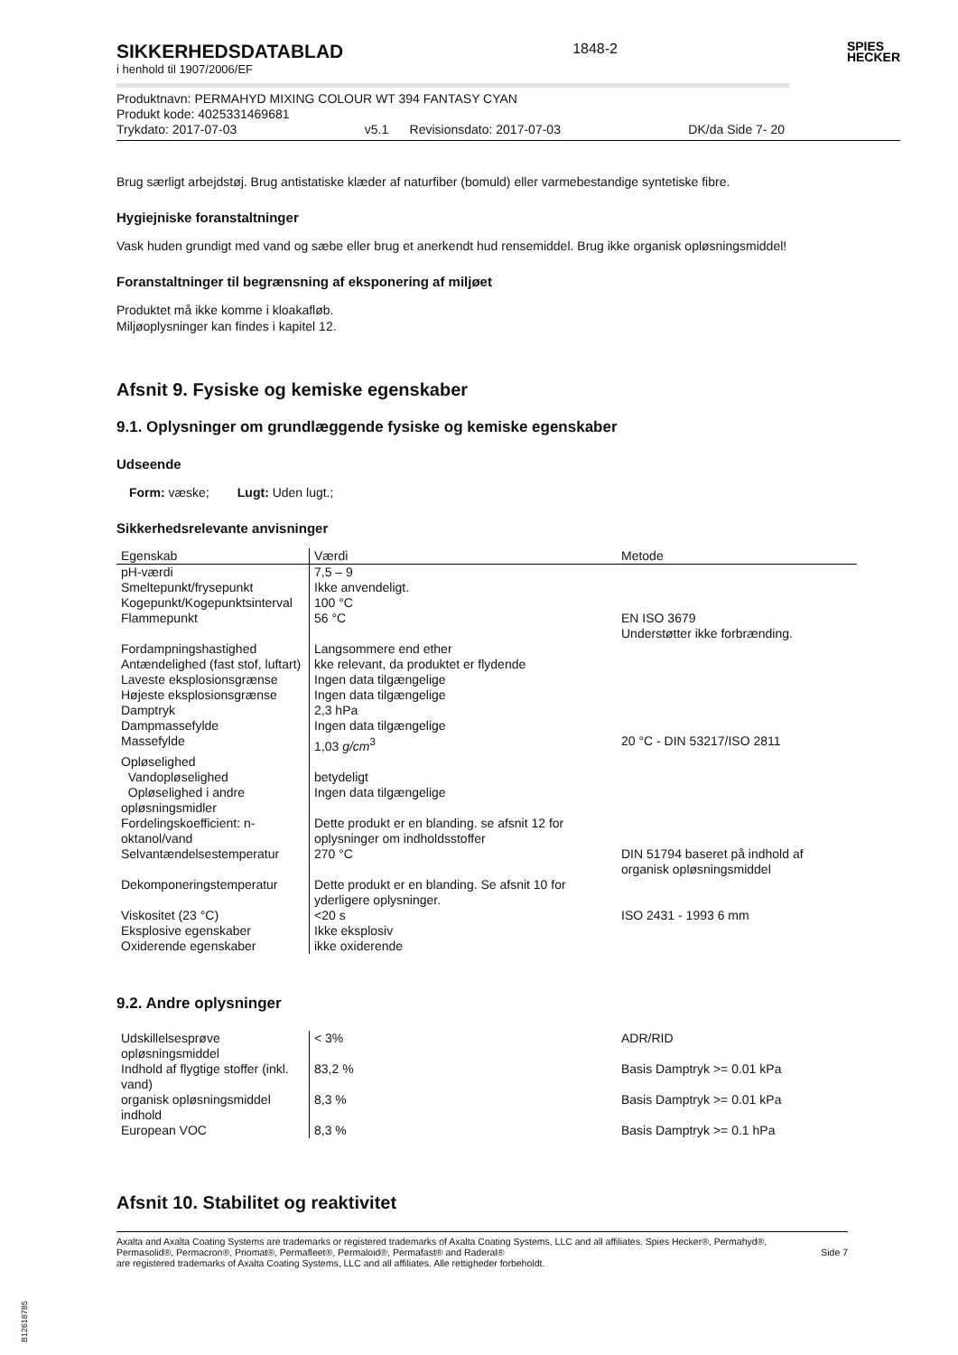SIKKERHEDSDATABLAD
i henhold til 1907/2006/EF
1848-2
SPIES
HECKER
Produktnavn: PERMAHYD MIXING COLOUR WT 394 FANTASY CYAN
Produkt kode: 4025331469681
Trykdato: 2017-07-03 v5.1 Revisionsdato: 2017-07-03 DK/da Side 7- 20
Brug særligt arbejdstøj. Brug antistatiske klæder af naturfiber (bomuld) eller varmebestandige syntetiske fibre.
Hygiejniske foranstaltninger
Vask huden grundigt med vand og sæbe eller brug et anerkendt hud rensemiddel. Brug ikke organisk opløsningsmiddel!
Foranstaltninger til begrænsning af eksponering af miljøet
Produktet må ikke komme i kloakafløb.
Miljøoplysninger kan findes i kapitel 12.
Afsnit 9. Fysiske og kemiske egenskaber
9.1. Oplysninger om grundlæggende fysiske og kemiske egenskaber
Udseende
Form: væske; Lugt: Uden lugt.;
Sikkerhedsrelevante anvisninger
| Egenskab | Værdi | Metode |
| --- | --- | --- |
| pH-værdi | 7,5 – 9 | |
| Smeltepunkt/frysepunkt | Ikke anvendeligt. | |
| Kogepunkt/Kogepunktsinterval | 100 °C | |
| Flammepunkt | 56 °C | EN ISO 3679 Understøtter ikke forbrænding. |
| Fordampningshastighed | Langsommere end ether | |
| Antændelighed (fast stof, luftart) | kke relevant, da produktet er flydende | |
| Laveste eksplosionsgrænse | Ingen data tilgængelige | |
| Højeste eksplosionsgrænse | Ingen data tilgængelige | |
| Damptryk | 2,3 hPa | |
| Dampmassefylde | Ingen data tilgængelige | |
| Massefylde | 1,03 g/cm<sup>3</sup> | 20 °C - DIN 53217/ISO 2811 |
| Opløselighed | | |
| Vandopløselighed | betydeligt | |
| Opløselighed i andre opløsningsmidler | Ingen data tilgængelige | |
| Fordelingskoefficient: n-oktanol/vand | Dette produkt er en blanding. se afsnit 12 for oplysninger om indholdsstoffer | |
| Selvantændelsestemperatur | 270 °C | DIN 51794 baseret på indhold af organisk opløsningsmiddel |
| Dekomponeringstemperatur | Dette produkt er en blanding. Se afsnit 10 for yderligere oplysninger. | |
| Viskositet (23 °C) | <20 s | ISO 2431 - 1993 6 mm |
| Eksplosive egenskaber | Ikke eksplosiv | |
| Oxiderende egenskaber | ikke oxiderende | |
9.2. Andre oplysninger
| Udskillelsesprøve opløsningsmiddel | < 3% | ADR/RID |
| Indhold af flygtige stoffer (inkl. vand) | 83,2 % | Basis Damptryk >= 0.01 kPa |
| organisk opløsningsmiddel indhold | 8,3 % | Basis Damptryk >= 0.01 kPa |
| European VOC | 8,3 % | Basis Damptryk >= 0.1 hPa |
Afsnit 10. Stabilitet og reaktivitet
Axalta and Axalta Coating Systems are trademarks or registered trademarks of Axalta Coating Systems, LLC and all affiliates. Spies Hecker®, Permahyd®, Permasolid®, Permacron®, Priomat®, Permafleet®, Permaloid®, Permafast® and Raderal®
are registered trademarks of Axalta Coating Systems, LLC and all affiliates. Alle rettigheder forbeholdt.
Side 7
B12618785